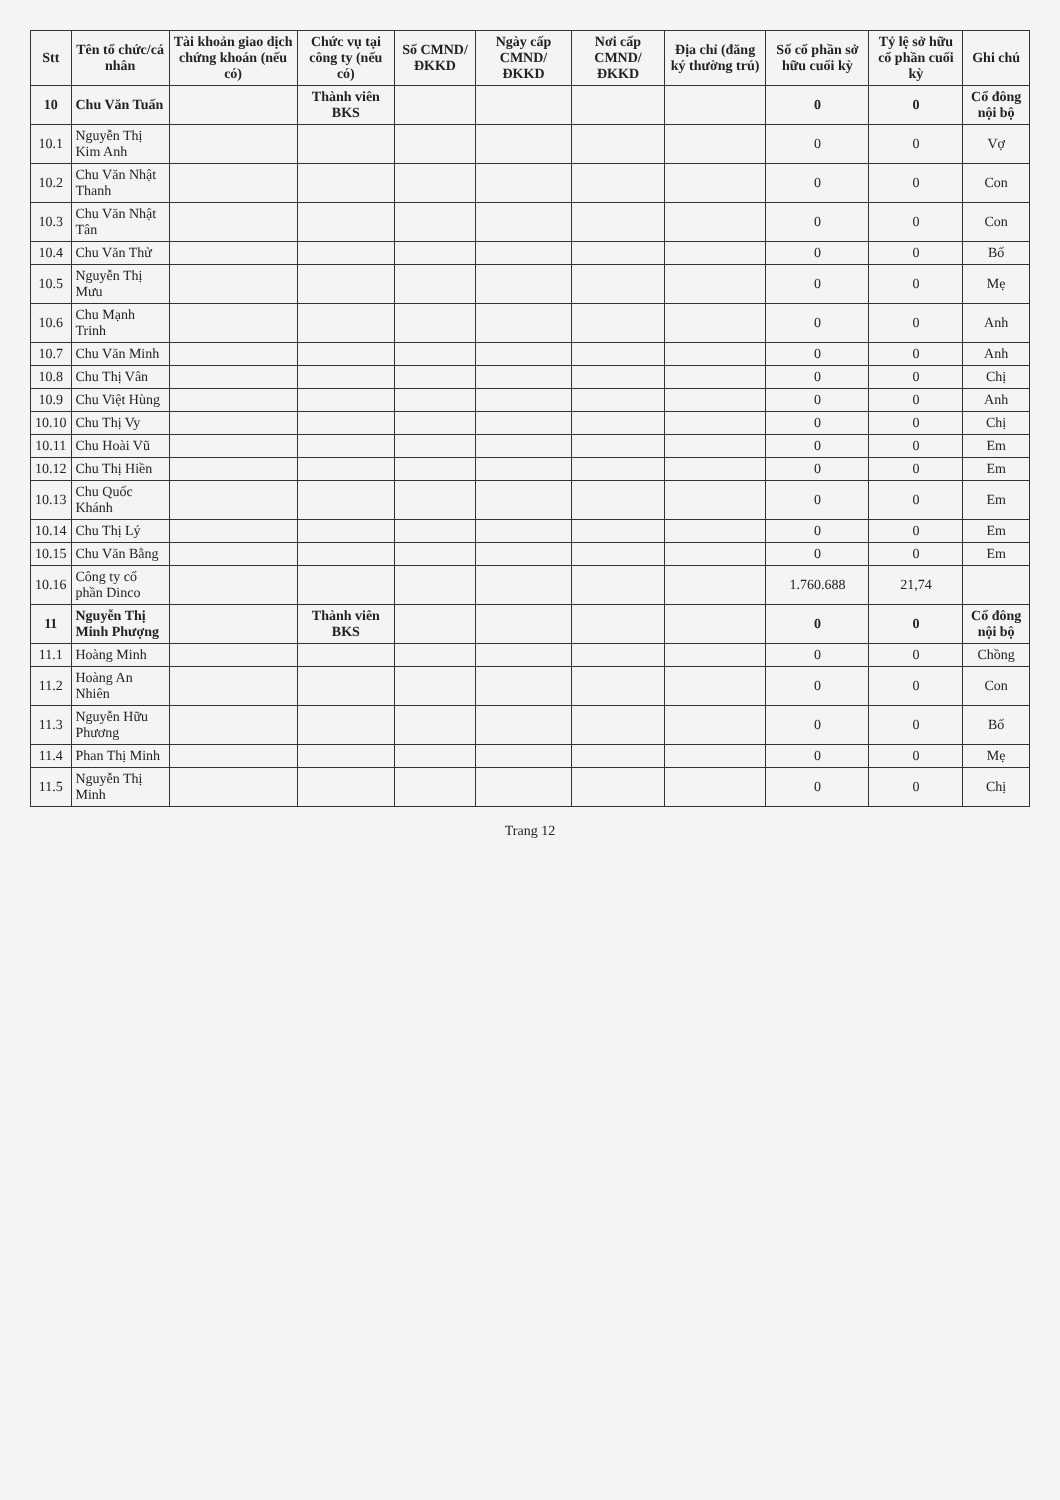| Stt | Tên tổ chức/cá nhân | Tài khoản giao dịch chứng khoán (nếu có) | Chức vụ tại công ty (nếu có) | Số CMND/ ĐKKD | Ngày cấp CMND/ ĐKKD | Nơi cấp CMND/ ĐKKD | Địa chỉ (đăng ký thường trú) | Số cổ phần sở hữu cuối kỳ | Tỷ lệ sở hữu cổ phần cuối kỳ | Ghi chú |
| --- | --- | --- | --- | --- | --- | --- | --- | --- | --- | --- |
| 10 | Chu Văn Tuấn | | Thành viên BKS | | | | | 0 | 0 | Cổ đông nội bộ |
| 10.1 | Nguyễn Thị Kim Anh | | | | | | | 0 | 0 | Vợ |
| 10.2 | Chu Văn Nhật Thanh | | | | | | | 0 | 0 | Con |
| 10.3 | Chu Văn Nhật Tân | | | | | | | 0 | 0 | Con |
| 10.4 | Chu Văn Thử | | | | | | | 0 | 0 | Bố |
| 10.5 | Nguyễn Thị Mưu | | | | | | | 0 | 0 | Mẹ |
| 10.6 | Chu Mạnh Trinh | | | | | | | 0 | 0 | Anh |
| 10.7 | Chu Văn Minh | | | | | | | 0 | 0 | Anh |
| 10.8 | Chu Thị Vân | | | | | | | 0 | 0 | Chị |
| 10.9 | Chu Việt Hùng | | | | | | | 0 | 0 | Anh |
| 10.10 | Chu Thị Vy | | | | | | | 0 | 0 | Chị |
| 10.11 | Chu Hoài Vũ | | | | | | | 0 | 0 | Em |
| 10.12 | Chu Thị Hiền | | | | | | | 0 | 0 | Em |
| 10.13 | Chu Quốc Khánh | | | | | | | 0 | 0 | Em |
| 10.14 | Chu Thị Lý | | | | | | | 0 | 0 | Em |
| 10.15 | Chu Văn Bằng | | | | | | | 0 | 0 | Em |
| 10.16 | Công ty cổ phần Dinco | | | | | | | 1.760.688 | 21,74 | |
| 11 | Nguyễn Thị Minh Phượng | | Thành viên BKS | | | | | 0 | 0 | Cổ đông nội bộ |
| 11.1 | Hoàng Minh | | | | | | | 0 | 0 | Chồng |
| 11.2 | Hoàng An Nhiên | | | | | | | 0 | 0 | Con |
| 11.3 | Nguyễn Hữu Phương | | | | | | | 0 | 0 | Bố |
| 11.4 | Phan Thị Minh | | | | | | | 0 | 0 | Mẹ |
| 11.5 | Nguyễn Thị Minh | | | | | | | 0 | 0 | Chị |
Trang 12